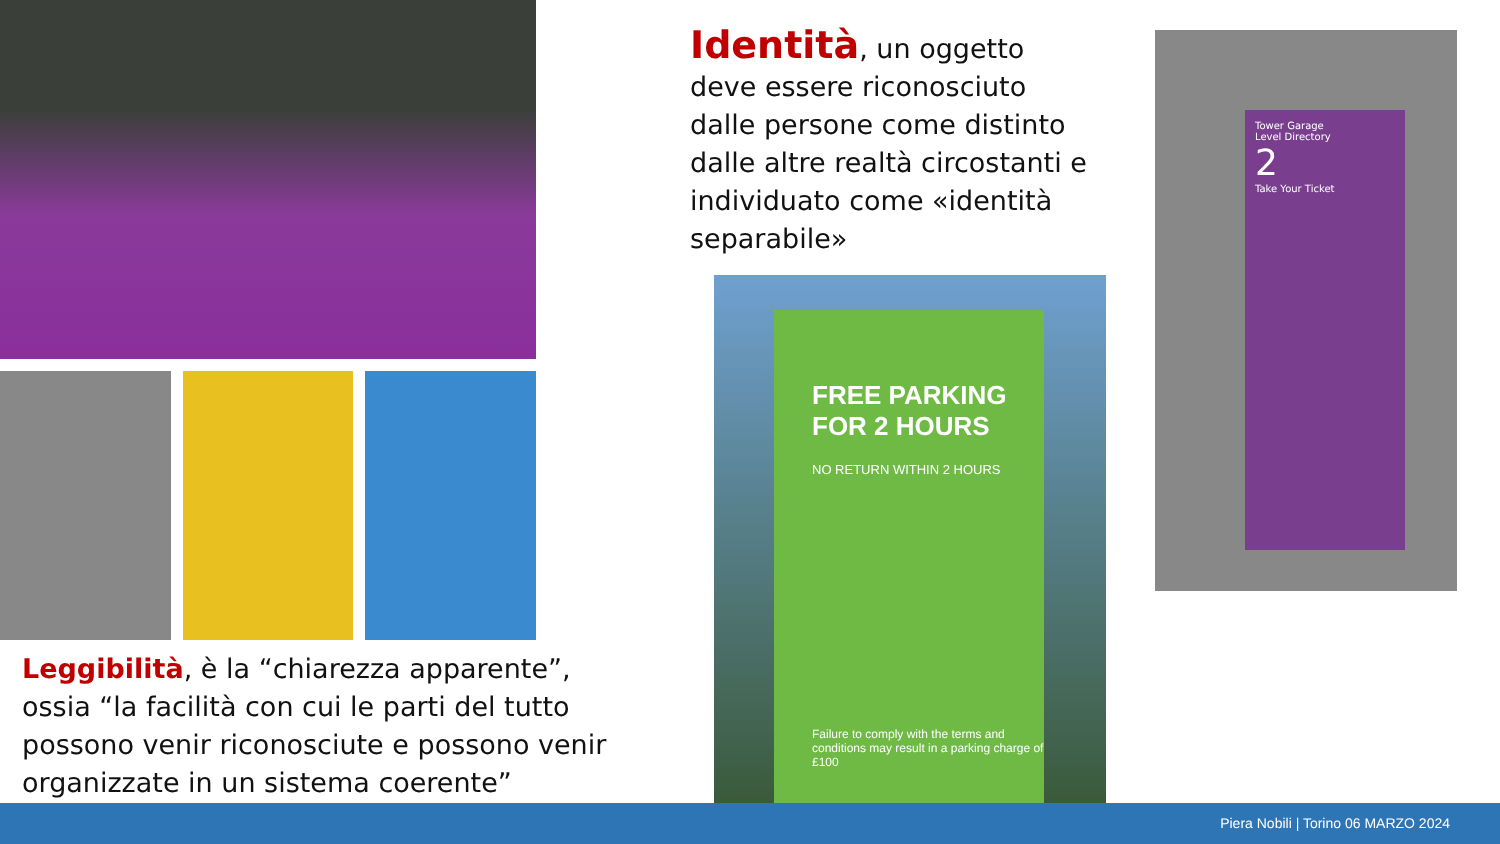Identità, un oggetto deve essere riconosciuto dalle persone come distinto dalle altre realtà circostanti e individuato come «identità separabile»
FREE PARKING
FOR 2 HOURS
NO RETURN WITHIN 2 HOURS
Failure to comply with the terms and conditions may result in a parking charge of £100
Tower Garage
Level Directory
2
Take Your Ticket
Leggibilità, è la “chiarezza apparente”, ossia “la facilità con cui le parti del tutto possono venir riconosciute e possono venir organizzate in un sistema coerente”
Piera Nobili | Torino 06 MARZO 2024